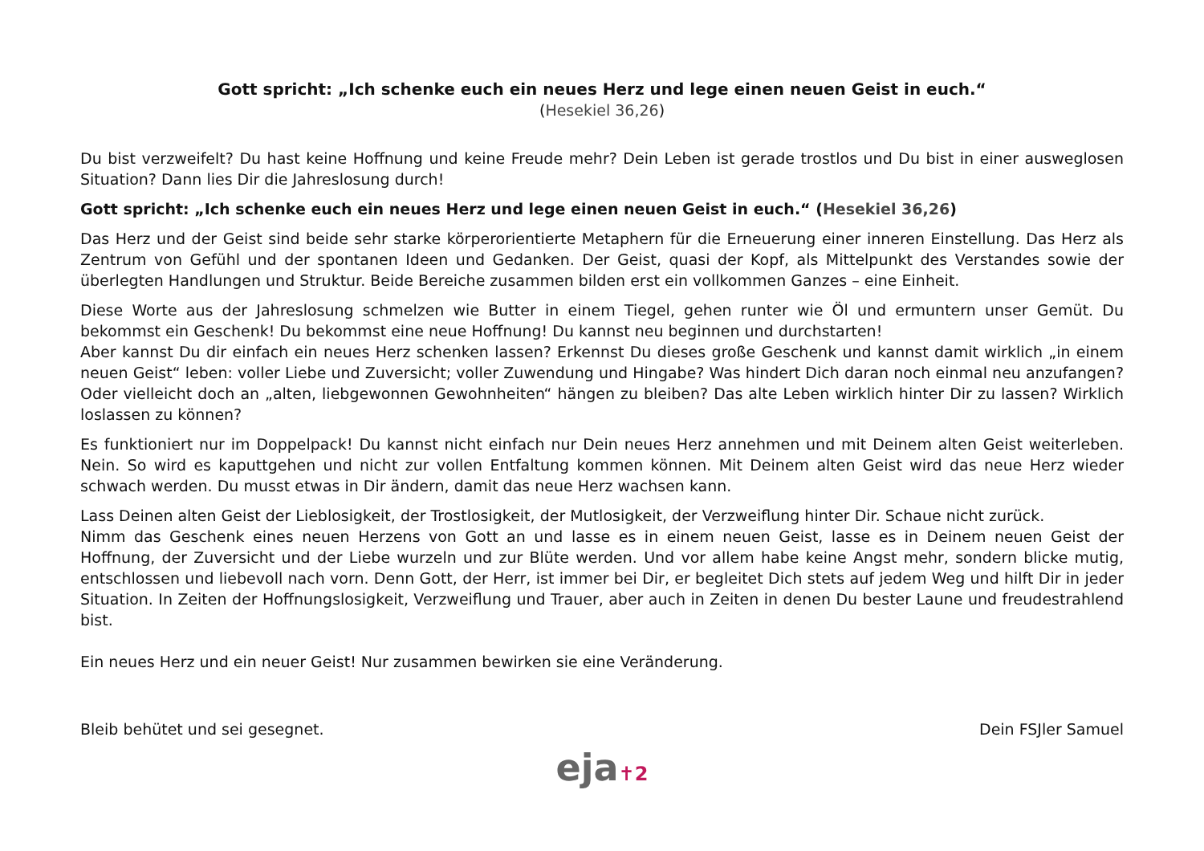Gott spricht: „Ich schenke euch ein neues Herz und lege einen neuen Geist in euch.“
(Hesekiel 36,26)
Du bist verzweifelt? Du hast keine Hoffnung und keine Freude mehr? Dein Leben ist gerade trostlos und Du bist in einer ausweglosen Situation? Dann lies Dir die Jahreslosung durch!
Gott spricht: „Ich schenke euch ein neues Herz und lege einen neuen Geist in euch.“ (Hesekiel 36,26)
Das Herz und der Geist sind beide sehr starke körperorientierte Metaphern für die Erneuerung einer inneren Einstellung. Das Herz als Zentrum von Gefühl und der spontanen Ideen und Gedanken. Der Geist, quasi der Kopf, als Mittelpunkt des Verstandes sowie der überlegten Handlungen und Struktur. Beide Bereiche zusammen bilden erst ein vollkommen Ganzes – eine Einheit.
Diese Worte aus der Jahreslosung schmelzen wie Butter in einem Tiegel, gehen runter wie Öl und ermuntern unser Gemüt. Du bekommst ein Geschenk! Du bekommst eine neue Hoffnung! Du kannst neu beginnen und durchstarten!
Aber kannst Du dir einfach ein neues Herz schenken lassen? Erkennst Du dieses große Geschenk und kannst damit wirklich „in einem neuen Geist“ leben: voller Liebe und Zuversicht; voller Zuwendung und Hingabe? Was hindert Dich daran noch einmal neu anzufangen? Oder vielleicht doch an „alten, liebgewonnen Gewohnheiten“ hängen zu bleiben? Das alte Leben wirklich hinter Dir zu lassen? Wirklich loslassen zu können?
Es funktioniert nur im Doppelpack! Du kannst nicht einfach nur Dein neues Herz annehmen und mit Deinem alten Geist weiterleben. Nein. So wird es kaputtgehen und nicht zur vollen Entfaltung kommen können. Mit Deinem alten Geist wird das neue Herz wieder schwach werden. Du musst etwas in Dir ändern, damit das neue Herz wachsen kann.
Lass Deinen alten Geist der Lieblosigkeit, der Trostlosigkeit, der Mutlosigkeit, der Verzweiflung hinter Dir. Schaue nicht zurück.
Nimm das Geschenk eines neuen Herzens von Gott an und lasse es in einem neuen Geist, lasse es in Deinem neuen Geist der Hoffnung, der Zuversicht und der Liebe wurzeln und zur Blüte werden. Und vor allem habe keine Angst mehr, sondern blicke mutig, entschlossen und liebevoll nach vorn. Denn Gott, der Herr, ist immer bei Dir, er begleitet Dich stets auf jedem Weg und hilft Dir in jeder Situation. In Zeiten der Hoffnungslosigkeit, Verzweiflung und Trauer, aber auch in Zeiten in denen Du bester Laune und freudestrahlend bist.
Ein neues Herz und ein neuer Geist! Nur zusammen bewirken sie eine Veränderung.
Bleib behütet und sei gesegnet. Dein FSJler Samuel
eja✝2